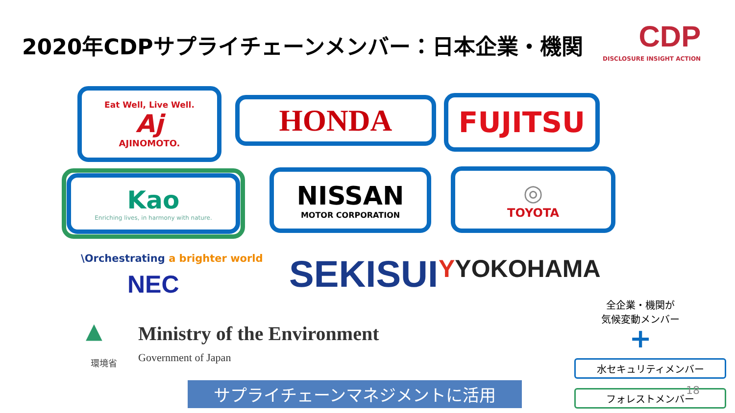2020年CDPサプライチェーンメンバー：日本企業・機関
CDP
DISCLOSURE INSIGHT ACTION
Eat Well, Live Well.
Aj
AJINOMOTO.
HONDA FUJITSU
Kao
Enriching lives, in harmony with nature.
NISSAN
MOTOR CORPORATION
◎
TOYOTA
\Orchestrating a brighter world
NEC SEKISUI YYOKOHAMA
▲
環境省
Ministry of the Environment
Government of Japan
サプライチェーンマネジメントに活用
全企業・機関が
気候変動メンバー
+
水セキュリティメンバー
フォレストメンバー 18